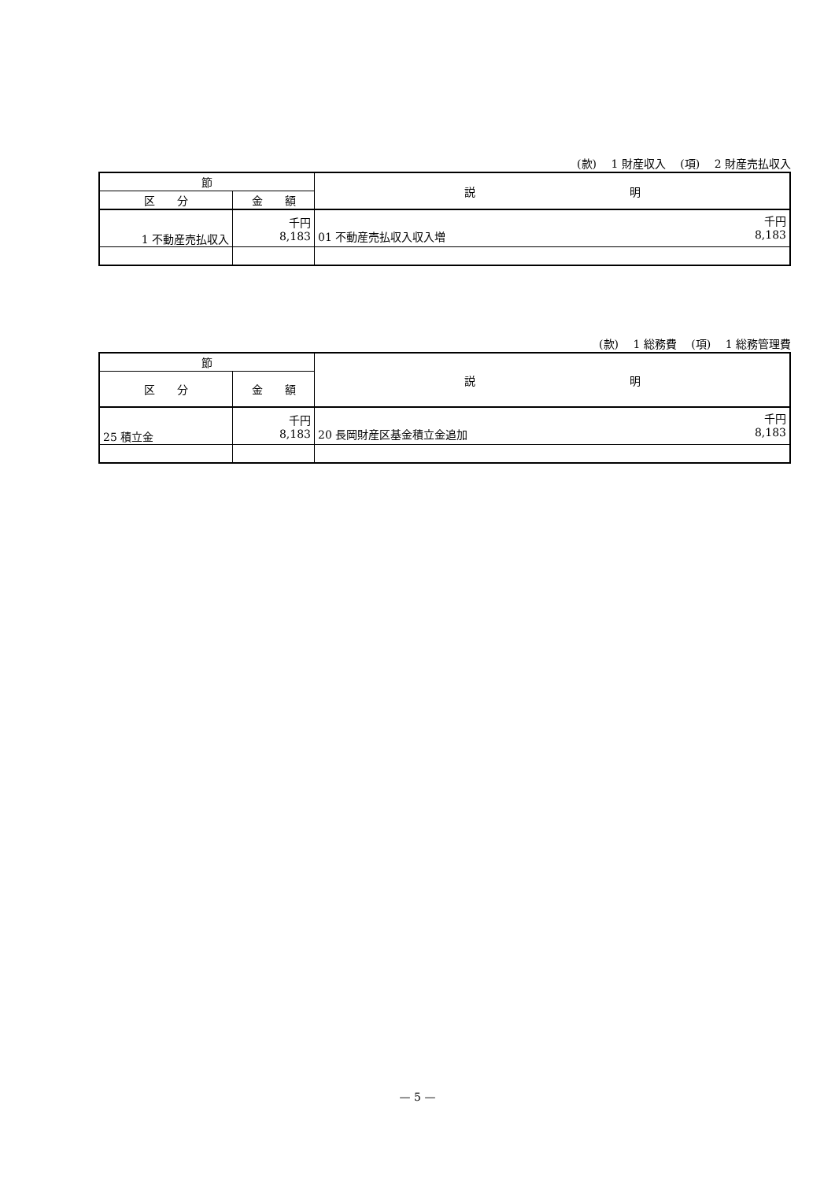(款)　 1 財産収入　 (項)　 2 財産売払収入
| 節 | | 説 明 |
| --- | --- | --- |
| 区 分 | 金 額 | |
| 1 不動産売払収入 | 千円 8,183 | 千円 01 不動産売払収入収入増 8,183 |
(款)　 1 総務費　 (項)　 1 総務管理費
| 節 | | 説 明 |
| --- | --- | --- |
| 区 分 | 金 額 | |
| 25 積立金 | 千円 8,183 | 千円 20 長岡財産区基金積立金追加 8,183 |
— 5 —